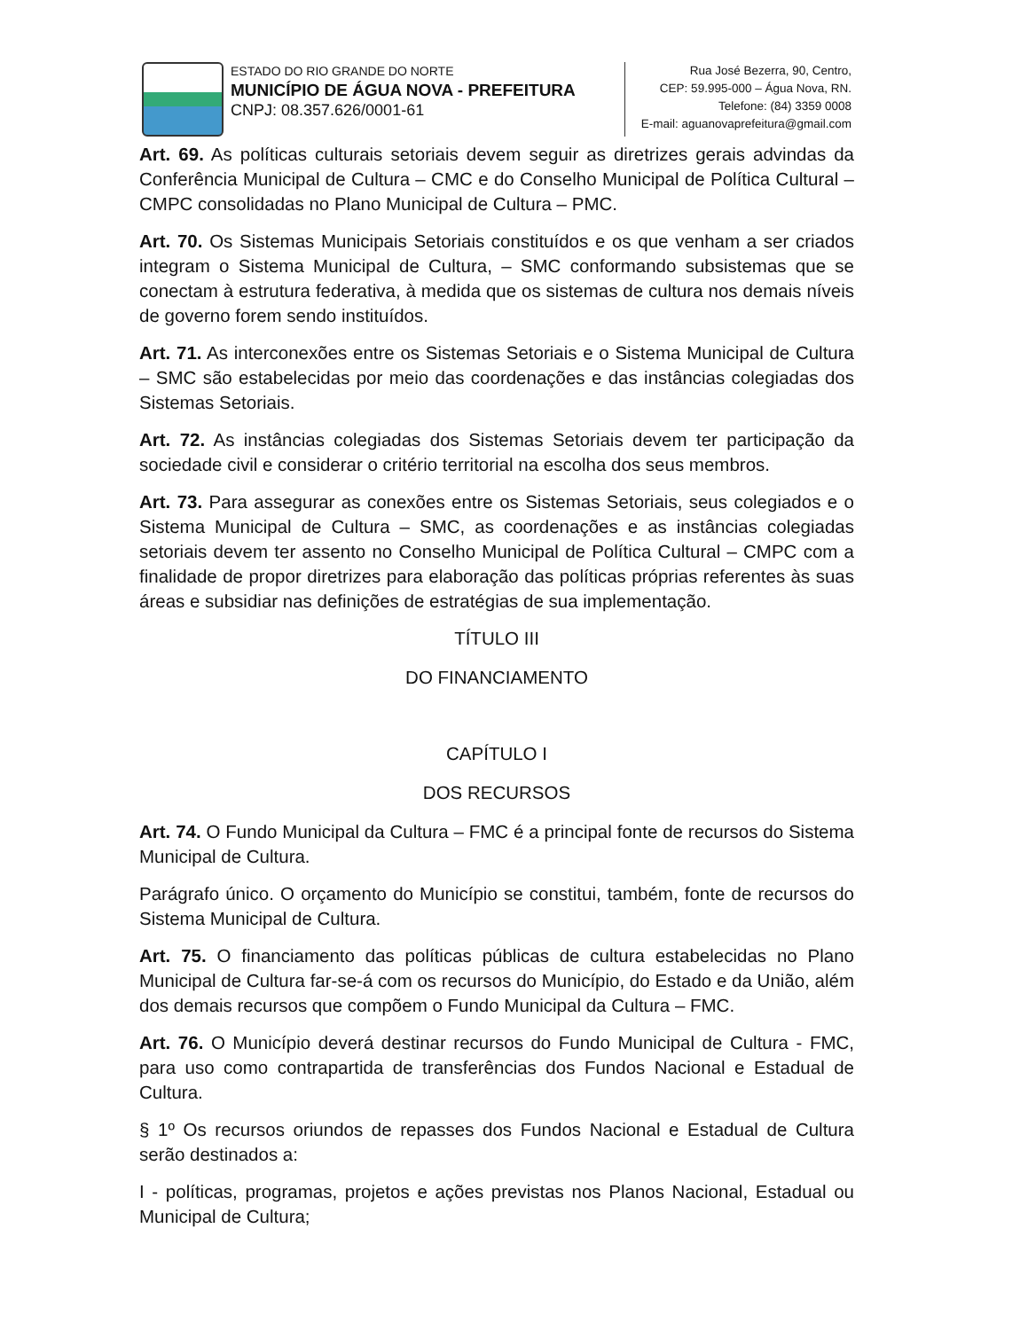ESTADO DO RIO GRANDE DO NORTE
MUNICÍPIO DE ÁGUA NOVA - PREFEITURA
CNPJ: 08.357.626/0001-61
Rua José Bezerra, 90, Centro,
CEP: 59.995-000 – Água Nova, RN.
Telefone: (84) 3359 0008
E-mail: aguanovaprefeitura@gmail.com
Art. 69. As políticas culturais setoriais devem seguir as diretrizes gerais advindas da Conferência Municipal de Cultura – CMC e do Conselho Municipal de Política Cultural – CMPC consolidadas no Plano Municipal de Cultura – PMC.
Art. 70. Os Sistemas Municipais Setoriais constituídos e os que venham a ser criados integram o Sistema Municipal de Cultura, – SMC conformando subsistemas que se conectam à estrutura federativa, à medida que os sistemas de cultura nos demais níveis de governo forem sendo instituídos.
Art. 71. As interconexões entre os Sistemas Setoriais e o Sistema Municipal de Cultura – SMC são estabelecidas por meio das coordenações e das instâncias colegiadas dos Sistemas Setoriais.
Art. 72. As instâncias colegiadas dos Sistemas Setoriais devem ter participação da sociedade civil e considerar o critério territorial na escolha dos seus membros.
Art. 73. Para assegurar as conexões entre os Sistemas Setoriais, seus colegiados e o Sistema Municipal de Cultura – SMC, as coordenações e as instâncias colegiadas setoriais devem ter assento no Conselho Municipal de Política Cultural – CMPC com a finalidade de propor diretrizes para elaboração das políticas próprias referentes às suas áreas e subsidiar nas definições de estratégias de sua implementação.
TÍTULO III
DO FINANCIAMENTO
CAPÍTULO I
DOS RECURSOS
Art. 74. O Fundo Municipal da Cultura – FMC é a principal fonte de recursos do Sistema Municipal de Cultura.
Parágrafo único. O orçamento do Município se constitui, também, fonte de recursos do Sistema Municipal de Cultura.
Art. 75. O financiamento das políticas públicas de cultura estabelecidas no Plano Municipal de Cultura far-se-á com os recursos do Município, do Estado e da União, além dos demais recursos que compõem o Fundo Municipal da Cultura – FMC.
Art. 76. O Município deverá destinar recursos do Fundo Municipal de Cultura - FMC, para uso como contrapartida de transferências dos Fundos Nacional e Estadual de Cultura.
§ 1º Os recursos oriundos de repasses dos Fundos Nacional e Estadual de Cultura serão destinados a:
I - políticas, programas, projetos e ações previstas nos Planos Nacional, Estadual ou Municipal de Cultura;